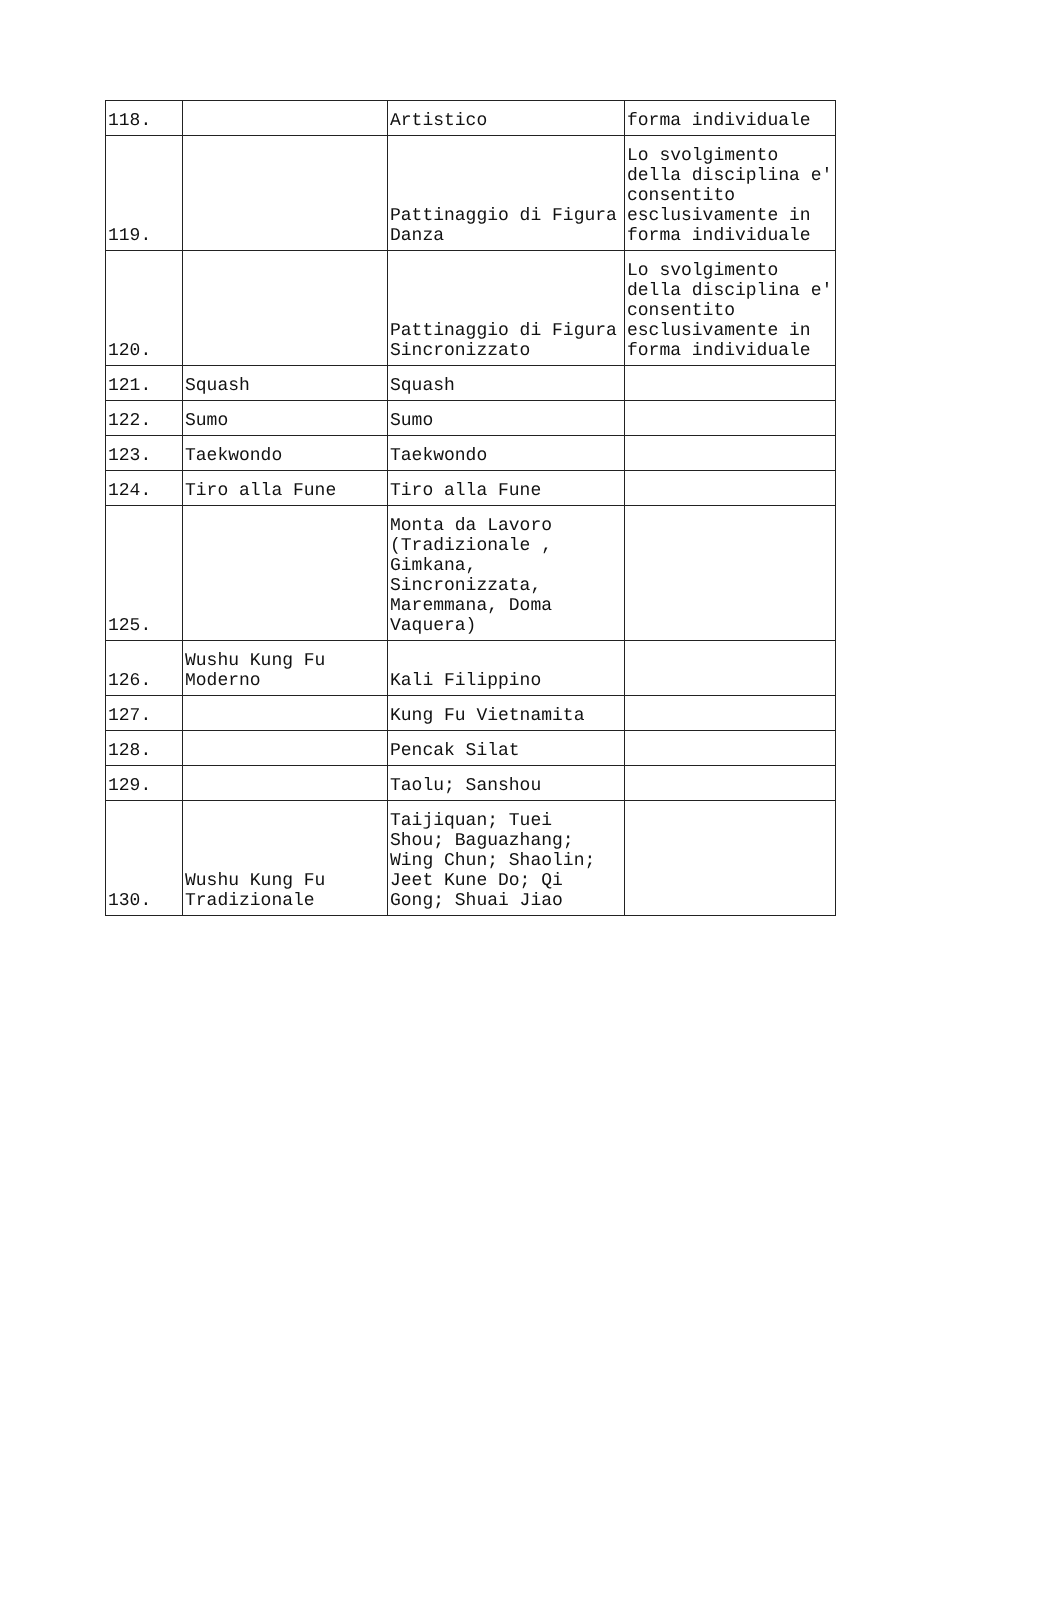| 118. | | Artistico | forma individuale |
| 119. | | Pattinaggio di Figura Danza | Lo svolgimento della disciplina e' consentito esclusivamente in forma individuale |
| 120. | | Pattinaggio di Figura Sincronizzato | Lo svolgimento della disciplina e' consentito esclusivamente in forma individuale |
| 121. | Squash | Squash | |
| 122. | Sumo | Sumo | |
| 123. | Taekwondo | Taekwondo | |
| 124. | Tiro alla Fune | Tiro alla Fune | |
| 125. | | Monta da Lavoro (Tradizionale , Gimkana, Sincronizzata, Maremmana, Doma Vaquera) | |
| 126. | Wushu Kung Fu Moderno | Kali Filippino | |
| 127. | | Kung Fu Vietnamita | |
| 128. | | Pencak Silat | |
| 129. | | Taolu; Sanshou | |
| 130. | Wushu Kung Fu Tradizionale | Taijiquan; Tuei Shou; Baguazhang; Wing Chun; Shaolin; Jeet Kune Do; Qi Gong; Shuai Jiao | |